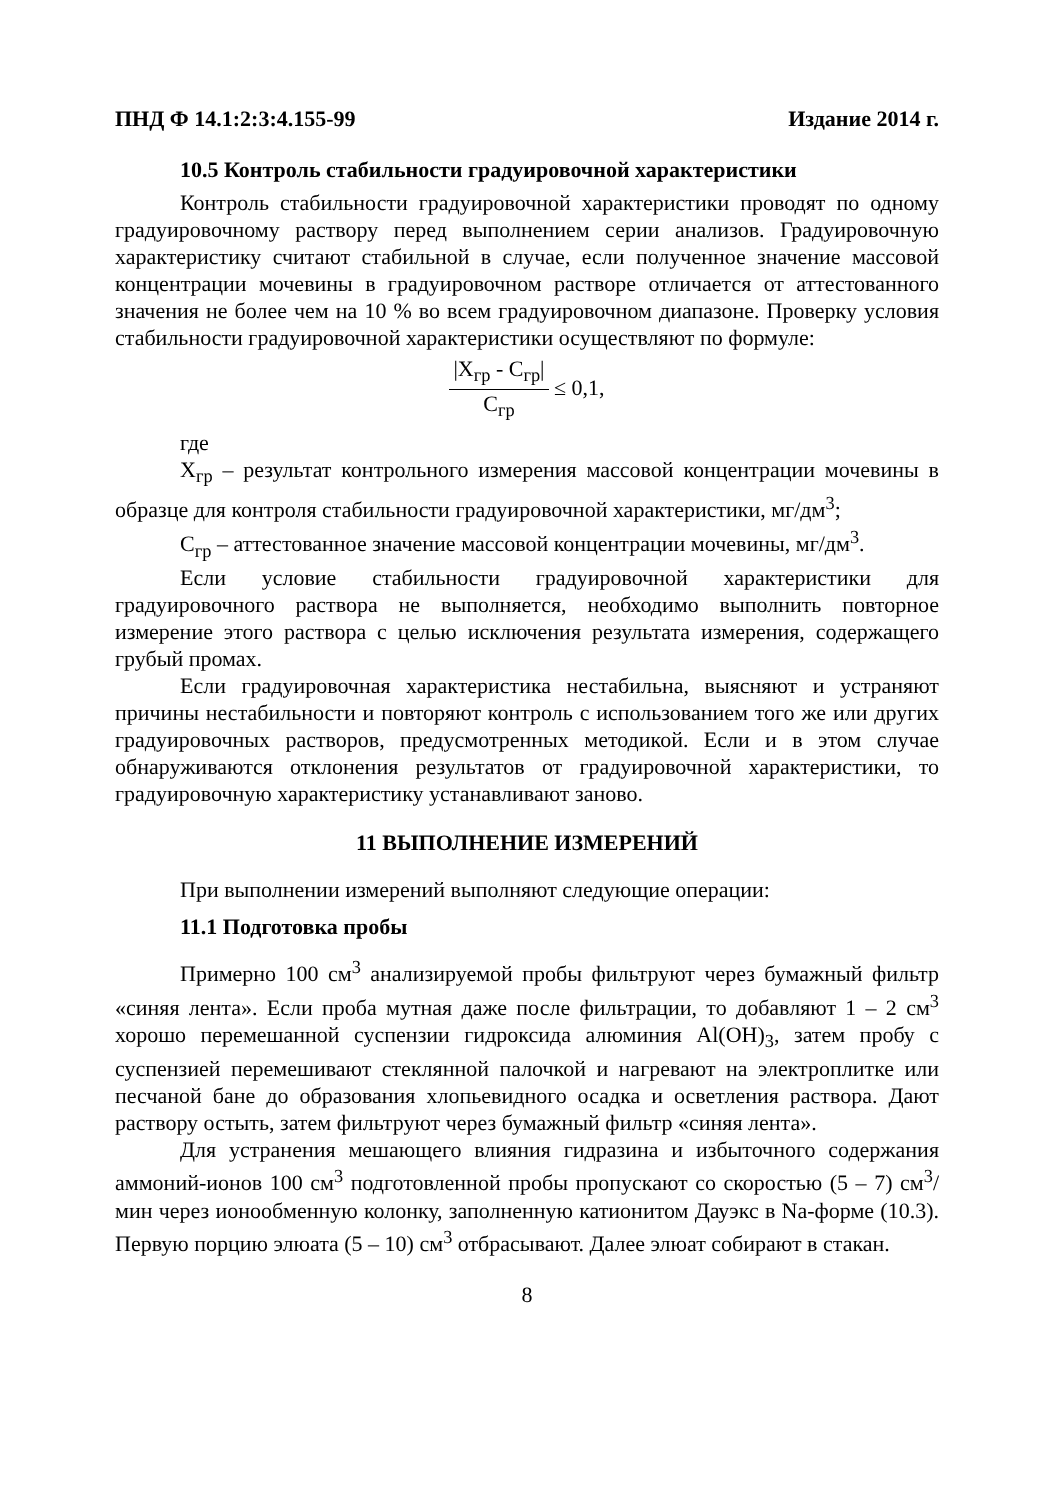ПНД Ф 14.1:2:3:4.155-99 Издание 2014 г.
10.5 Контроль стабильности градуировочной характеристики
Контроль стабильности градуировочной характеристики проводят по одному градуировочному раствору перед выполнением серии анализов. Градуировочную характеристику считают стабильной в случае, если полученное значение массовой концентрации мочевины в градуировочном растворе отличается от аттестованного значения не более чем на 10 % во всем градуировочном диапазоне. Проверку условия стабильности градуировочной характеристики осуществляют по формуле:
|X<sub>гр</sub> - C<sub>гр</sub>| C<sub>гр</sub> ≤ 0,1,
где
X<sub>гр</sub> – результат контрольного измерения массовой концентрации мочевины в образце для контроля стабильности градуировочной характеристики, мг/дм<sup>3</sup>;
С<sub>гр</sub> – аттестованное значение массовой концентрации мочевины, мг/дм<sup>3</sup>.
Если условие стабильности градуировочной характеристики для градуировочного раствора не выполняется, необходимо выполнить повторное измерение этого раствора с целью исключения результата измерения, содержащего грубый промах.
Если градуировочная характеристика нестабильна, выясняют и устраняют причины нестабильности и повторяют контроль с использованием того же или других градуировочных растворов, предусмотренных методикой. Если и в этом случае обнаруживаются отклонения результатов от градуировочной характеристики, то градуировочную характеристику устанавливают заново.
11 ВЫПОЛНЕНИЕ ИЗМЕРЕНИЙ
При выполнении измерений выполняют следующие операции:
11.1 Подготовка пробы
Примерно 100 см<sup>3</sup> анализируемой пробы фильтруют через бумажный фильтр «синяя лента». Если проба мутная даже после фильтрации, то добавляют 1 – 2 см<sup>3</sup> хорошо перемешанной суспензии гидроксида алюминия Al(OH)<sub>3</sub>, затем пробу с суспензией перемешивают стеклянной палочкой и нагревают на электроплитке или песчаной бане до образования хлопьевидного осадка и осветления раствора. Дают раствору остыть, затем фильтруют через бумажный фильтр «синяя лента».
Для устранения мешающего влияния гидразина и избыточного содержания аммоний-ионов 100 см<sup>3</sup> подготовленной пробы пропускают со скоростью (5 – 7) см<sup>3</sup>/мин через ионообменную колонку, заполненную катионитом Дауэкс в Na-форме (10.3). Первую порцию элюата (5 – 10) см<sup>3</sup> отбрасывают. Далее элюат собирают в стакан.
8